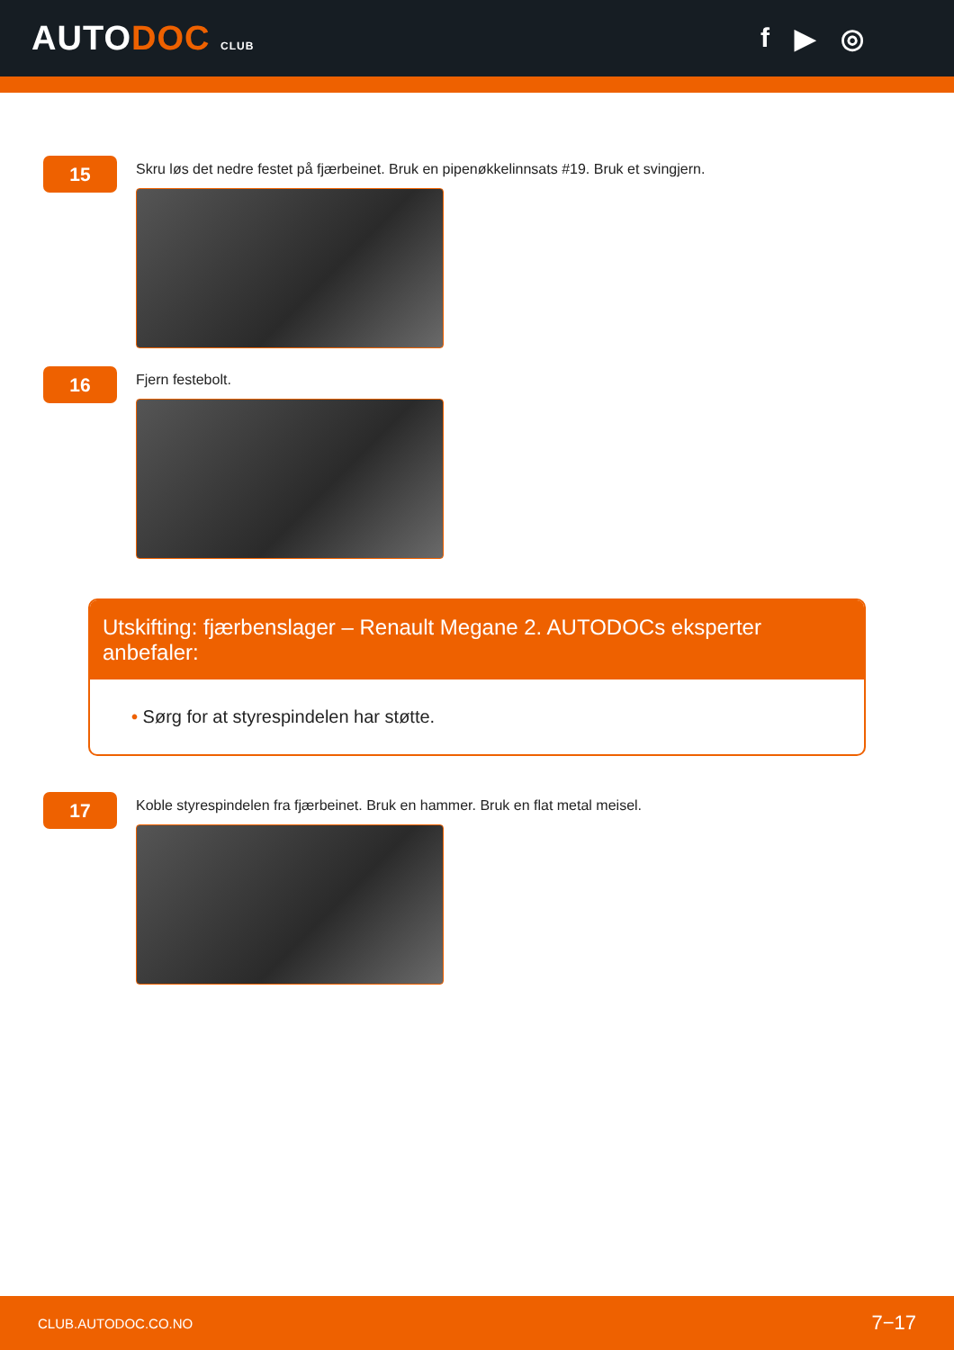AUTODOC CLUB
f ▶ ◎
15
Skru løs det nedre festet på fjærbeinet. Bruk en pipenøkkelinnsats #19. Bruk et svingjern.
16
Fjern festebolt.
Utskifting: fjærbenslager – Renault Megane 2. AUTODOCs eksperter anbefaler:
• Sørg for at styrespindelen har støtte.
17
Koble styrespindelen fra fjærbeinet. Bruk en hammer. Bruk en flat metal meisel.
CLUB.AUTODOC.CO.NO 7−17